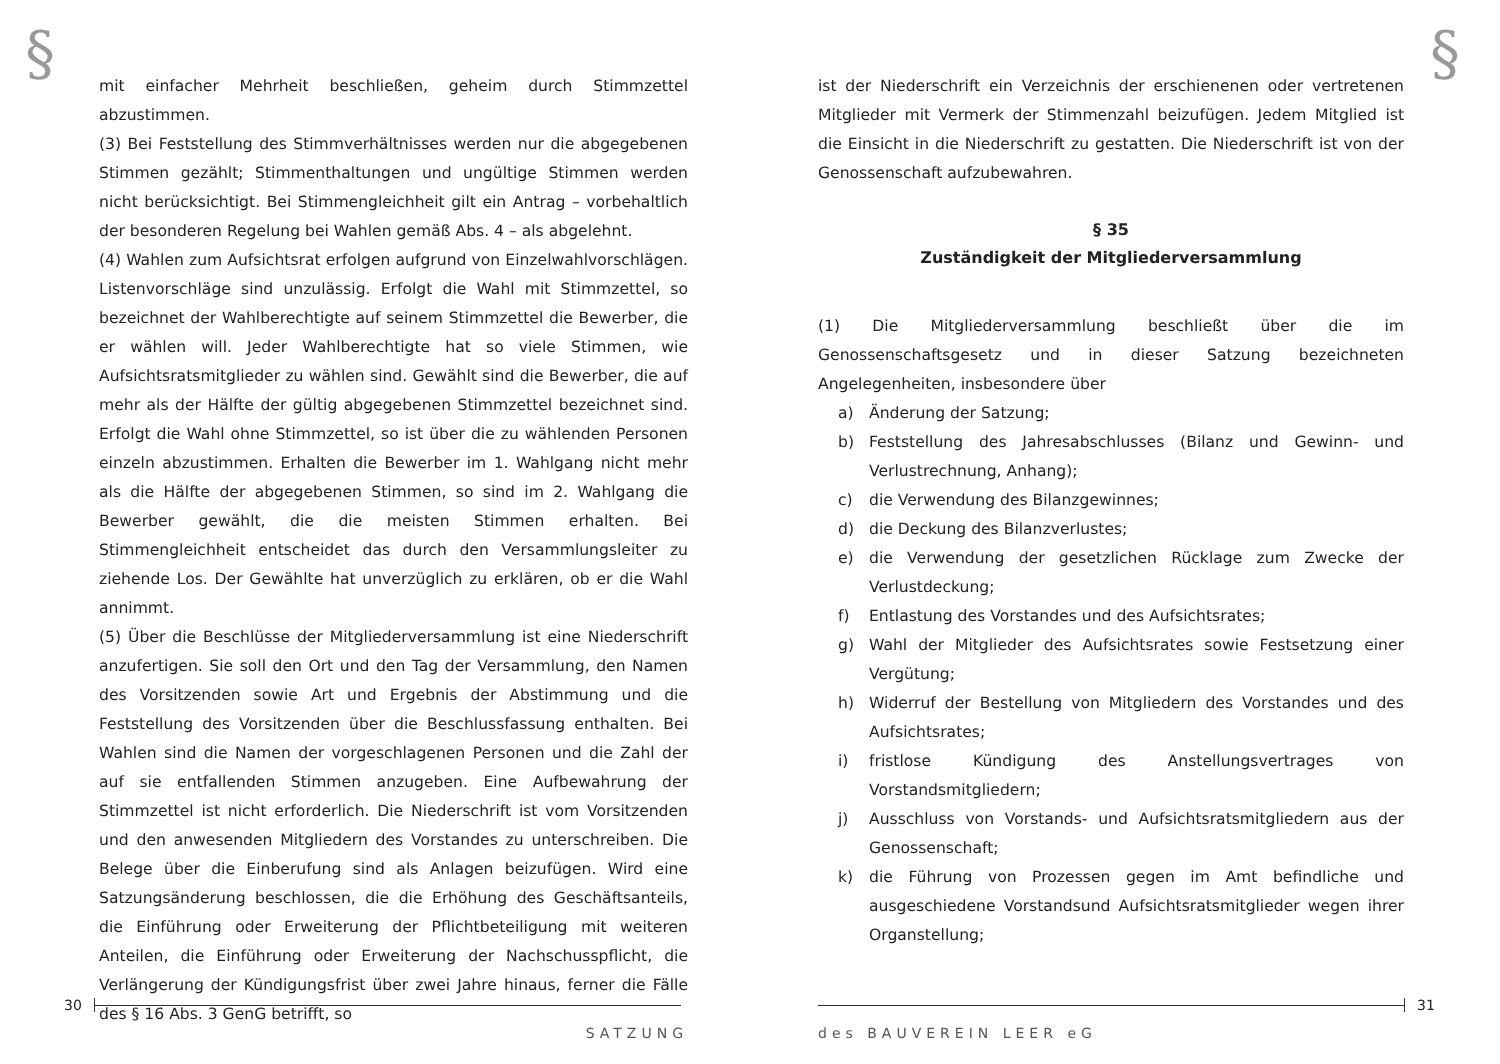§
mit einfacher Mehrheit beschließen, geheim durch Stimmzettel abzustimmen.
(3) Bei Feststellung des Stimmverhältnisses werden nur die abgegebenen Stimmen gezählt; Stimmenthaltungen und ungültige Stimmen werden nicht berücksichtigt. Bei Stimmengleichheit gilt ein Antrag – vorbehaltlich der besonderen Regelung bei Wahlen gemäß Abs. 4 – als abgelehnt.
(4) Wahlen zum Aufsichtsrat erfolgen aufgrund von Einzelwahlvorschlägen. Listenvorschläge sind unzulässig. Erfolgt die Wahl mit Stimmzettel, so bezeichnet der Wahlberechtigte auf seinem Stimmzettel die Bewerber, die er wählen will. Jeder Wahlberechtigte hat so viele Stimmen, wie Aufsichtsratsmitglieder zu wählen sind. Gewählt sind die Bewerber, die auf mehr als der Hälfte der gültig abgegebenen Stimmzettel bezeichnet sind. Erfolgt die Wahl ohne Stimmzettel, so ist über die zu wählenden Personen einzeln abzustimmen. Erhalten die Bewerber im 1. Wahlgang nicht mehr als die Hälfte der abgegebenen Stimmen, so sind im 2. Wahlgang die Bewerber gewählt, die die meisten Stimmen erhalten. Bei Stimmengleichheit entscheidet das durch den Versammlungsleiter zu ziehende Los. Der Gewählte hat unverzüglich zu erklären, ob er die Wahl annimmt.
(5) Über die Beschlüsse der Mitgliederversammlung ist eine Niederschrift anzufertigen. Sie soll den Ort und den Tag der Versammlung, den Namen des Vorsitzenden sowie Art und Ergebnis der Abstimmung und die Feststellung des Vorsitzenden über die Beschlussfassung enthalten. Bei Wahlen sind die Namen der vorgeschlagenen Personen und die Zahl der auf sie entfallenden Stimmen anzugeben. Eine Aufbewahrung der Stimmzettel ist nicht erforderlich. Die Niederschrift ist vom Vorsitzenden und den anwesenden Mitgliedern des Vorstandes zu unterschreiben. Die Belege über die Einberufung sind als Anlagen beizufügen. Wird eine Satzungsänderung beschlossen, die die Erhöhung des Geschäftsanteils, die Einführung oder Erweiterung der Pflichtbeteiligung mit weiteren Anteilen, die Einführung oder Erweiterung der Nachschusspflicht, die Verlängerung der Kündigungsfrist über zwei Jahre hinaus, ferner die Fälle des § 16 Abs. 3 GenG betrifft, so
30
SATZUNG
§
ist der Niederschrift ein Verzeichnis der erschienenen oder vertretenen Mitglieder mit Vermerk der Stimmenzahl beizufügen. Jedem Mitglied ist die Einsicht in die Niederschrift zu gestatten. Die Niederschrift ist von der Genossenschaft aufzubewahren.
§ 35
Zuständigkeit der Mitgliederversammlung
(1) Die Mitgliederversammlung beschließt über die im Genossenschaftsgesetz und in dieser Satzung bezeichneten Angelegenheiten, insbesondere über
a) Änderung der Satzung;
b) Feststellung des Jahresabschlusses (Bilanz und Gewinn- und Verlustrechnung, Anhang);
c) die Verwendung des Bilanzgewinnes;
d) die Deckung des Bilanzverlustes;
e) die Verwendung der gesetzlichen Rücklage zum Zwecke der Verlustdeckung;
f) Entlastung des Vorstandes und des Aufsichtsrates;
g) Wahl der Mitglieder des Aufsichtsrates sowie Festsetzung einer Vergütung;
h) Widerruf der Bestellung von Mitgliedern des Vorstandes und des Aufsichtsrates;
i) fristlose Kündigung des Anstellungsvertrages von Vorstandsmitgliedern;
j) Ausschluss von Vorstands- und Aufsichtsratsmitgliedern aus der Genossenschaft;
k) die Führung von Prozessen gegen im Amt befindliche und ausgeschiedene Vorstandsund Aufsichtsratsmitglieder wegen ihrer Organstellung;
31
des BAUVEREIN LEER eG